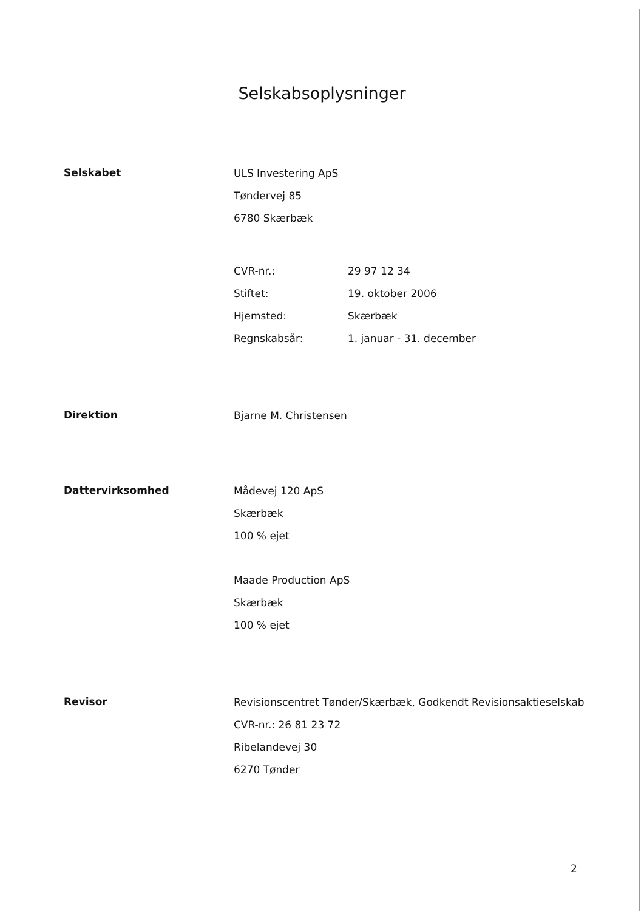Selskabsoplysninger
Selskabet
ULS Investering ApS
Tøndervej 85
6780 Skærbæk
CVR-nr.: 29 97 12 34
Stiftet: 19. oktober 2006
Hjemsted: Skærbæk
Regnskabsår: 1. januar - 31. december
Direktion
Bjarne M. Christensen
Dattervirksomhed
Mådevej 120 ApS
Skærbæk
100 % ejet
Maade Production ApS
Skærbæk
100 % ejet
Revisor
Revisionscentret Tønder/Skærbæk, Godkendt Revisionsaktieselskab
CVR-nr.: 26 81 23 72
Ribelandevej 30
6270 Tønder
2